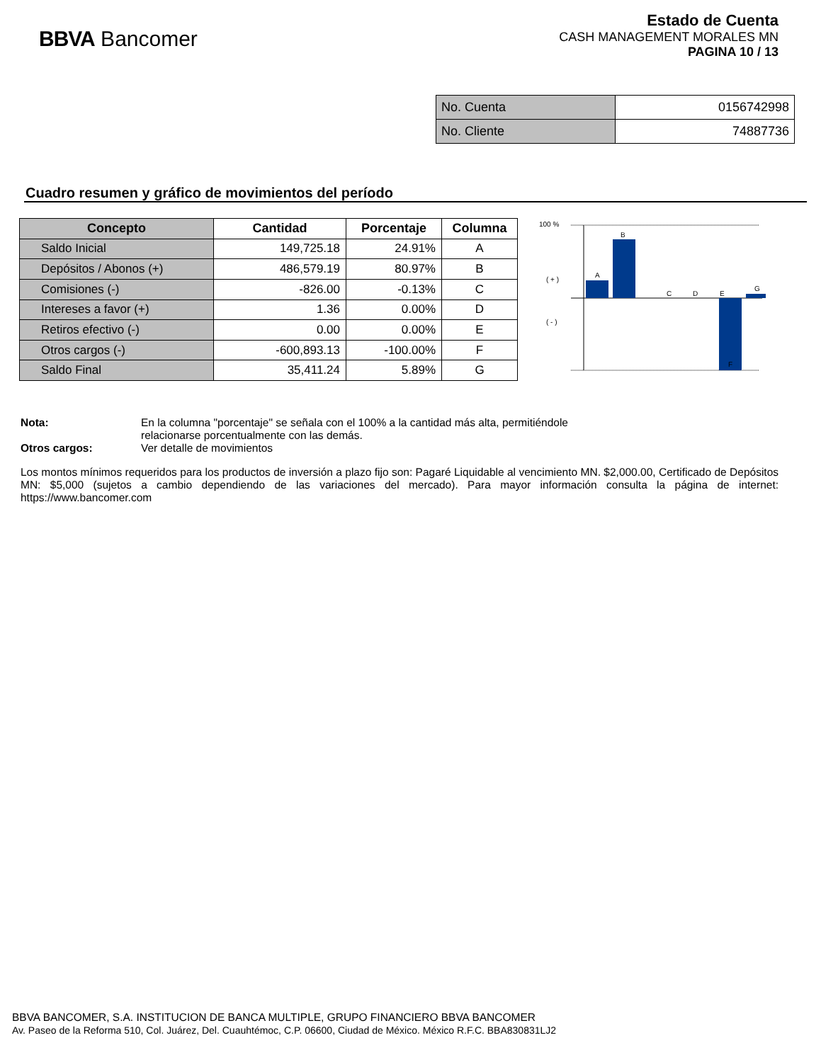BBVA Bancomer
Estado de Cuenta
CASH MANAGEMENT MORALES MN
PAGINA 10 / 13
| No. Cuenta | 0156742998 |
| No. Cliente | 74887736 |
Cuadro resumen y gráfico de movimientos del período
| Concepto | Cantidad | Porcentaje | Columna |
| --- | --- | --- | --- |
| Saldo Inicial | 149,725.18 | 24.91% | A |
| Depósitos / Abonos (+) | 486,579.19 | 80.97% | B |
| Comisiones (-) | -826.00 | -0.13% | C |
| Intereses a favor (+) | 1.36 | 0.00% | D |
| Retiros efectivo (-) | 0.00 | 0.00% | E |
| Otros cargos (-) | -600,893.13 | -100.00% | F |
| Saldo Final | 35,411.24 | 5.89% | G |
100 %
( + )
( - )
A
B
C
D
E
F
G
Nota: En la columna "porcentaje" se señala con el 100% a la cantidad más alta, permitiéndole
relacionarse porcentualmente con las demás.
Otros cargos: Ver detalle de movimientos
Los montos mínimos requeridos para los productos de inversión a plazo fijo son: Pagaré Liquidable al vencimiento MN. $2,000.00, Certificado de Depósitos MN: $5,000 (sujetos a cambio dependiendo de las variaciones del mercado). Para mayor información consulta la página de internet: https://www.bancomer.com
BBVA BANCOMER, S.A. INSTITUCION DE BANCA MULTIPLE, GRUPO FINANCIERO BBVA BANCOMER
Av. Paseo de la Reforma 510, Col. Juárez, Del. Cuauhtémoc, C.P. 06600, Ciudad de México. México R.F.C. BBA830831LJ2